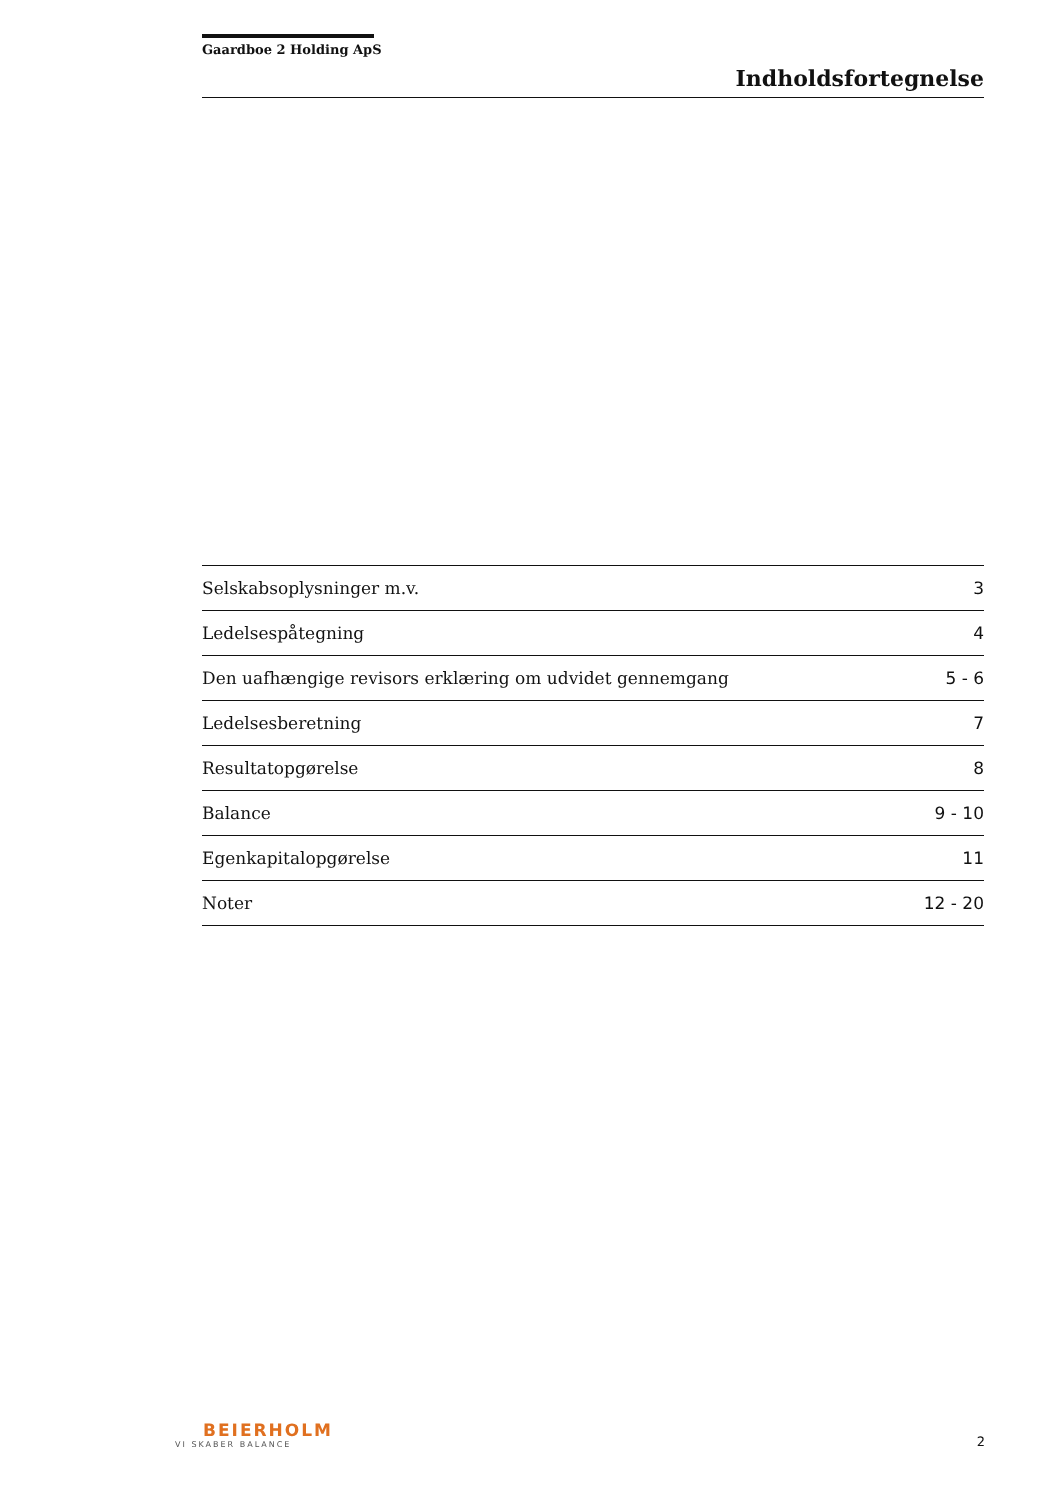Gaardboe 2 Holding ApS
Indholdsfortegnelse
| Selskabsoplysninger m.v. | 3 |
| Ledelsespåtegning | 4 |
| Den uafhængige revisors erklæring om udvidet gennemgang | 5 - 6 |
| Ledelsesberetning | 7 |
| Resultatopgørelse | 8 |
| Balance | 9 - 10 |
| Egenkapitalopgørelse | 11 |
| Noter | 12 - 20 |
BEIERHOLM
VI SKABER BALANCE
2